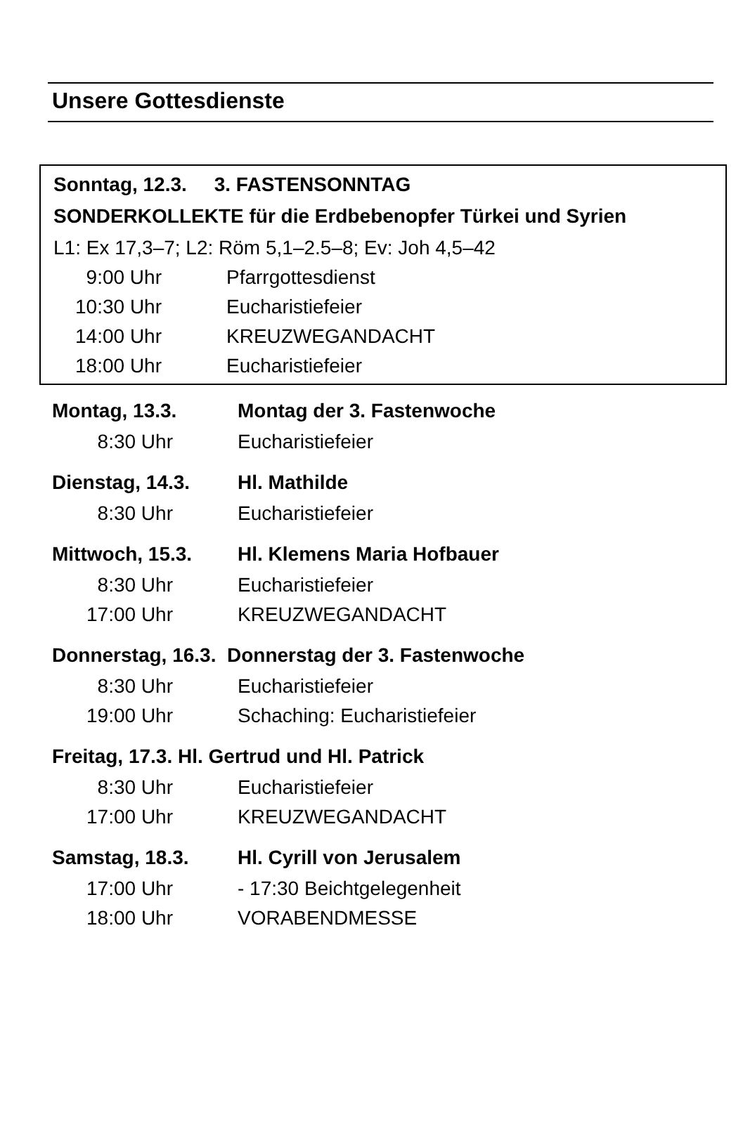Unsere Gottesdienste
Sonntag, 12.3. 3. FASTENSONNTAG
SONDERKOLLEKTE für die Erdbebenopfer Türkei und Syrien
L1: Ex 17,3–7; L2: Röm 5,1–2.5–8; Ev: Joh 4,5–42
9:00 Uhr Pfarrgottesdienst
10:30 Uhr Eucharistiefeier
14:00 Uhr KREUZWEGANDACHT
18:00 Uhr Eucharistiefeier
Montag, 13.3. Montag der 3. Fastenwoche
8:30 Uhr Eucharistiefeier
Dienstag, 14.3. Hl. Mathilde
8:30 Uhr Eucharistiefeier
Mittwoch, 15.3. Hl. Klemens Maria Hofbauer
8:30 Uhr Eucharistiefeier
17:00 Uhr KREUZWEGANDACHT
Donnerstag, 16.3. Donnerstag der 3. Fastenwoche
8:30 Uhr Eucharistiefeier
19:00 Uhr Schaching: Eucharistiefeier
Freitag, 17.3. Hl. Gertrud und Hl. Patrick
8:30 Uhr Eucharistiefeier
17:00 Uhr KREUZWEGANDACHT
Samstag, 18.3. Hl. Cyrill von Jerusalem
17:00 Uhr - 17:30 Beichtgelegenheit
18:00 Uhr VORABENDMESSE